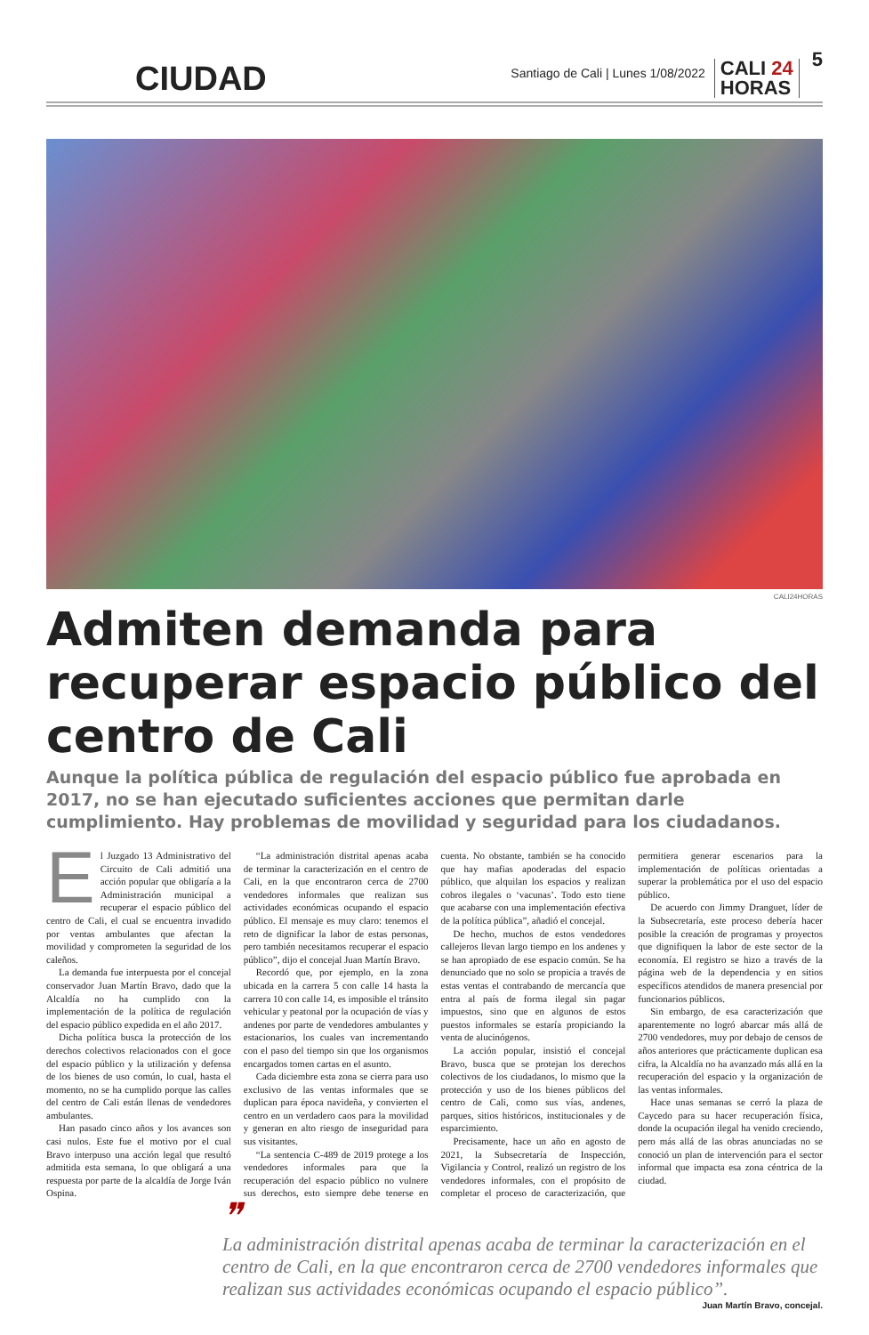CIUDAD
Santiago de Cali | Lunes 1/08/2022
CALI 24
HORAS
5
CALI24HORAS
Admiten demanda para recuperar espacio público del centro de Cali
Aunque la política pública de regulación del espacio público fue aprobada en 2017, no se han ejecutado suficientes acciones que permitan darle cumplimiento. Hay problemas de movilidad y seguridad para los ciudadanos.
El Juzgado 13 Administrativo del Circuito de Cali admitió una acción popular que obligaría a la Administración municipal a recuperar el espacio público del centro de Cali, el cual se encuentra invadido por ventas ambulantes que afectan la movilidad y comprometen la seguridad de los caleños.
La demanda fue interpuesta por el concejal conservador Juan Martín Bravo, dado que la Alcaldía no ha cumplido con la implementación de la política de regulación del espacio público expedida en el año 2017.
Dicha política busca la protección de los derechos colectivos relacionados con el goce del espacio público y la utilización y defensa de los bienes de uso común, lo cual, hasta el momento, no se ha cumplido porque las calles del centro de Cali están llenas de vendedores ambulantes.
Han pasado cinco años y los avances son casi nulos. Este fue el motivo por el cual Bravo interpuso una acción legal que resultó admitida esta semana, lo que obligará a una respuesta por parte de la alcaldía de Jorge Iván Ospina.
“La administración distrital apenas acaba de terminar la caracterización en el centro de Cali, en la que encontraron cerca de 2700 vendedores informales que realizan sus actividades económicas ocupando el espacio público. El mensaje es muy claro: tenemos el reto de dignificar la labor de estas personas, pero también necesitamos recuperar el espacio público”, dijo el concejal Juan Martín Bravo.
Recordó que, por ejemplo, en la zona ubicada en la carrera 5 con calle 14 hasta la carrera 10 con calle 14, es imposible el tránsito vehicular y peatonal por la ocupación de vías y andenes por parte de vendedores ambulantes y estacionarios, los cuales van incrementando con el paso del tiempo sin que los organismos encargados tomen cartas en el asunto.
Cada diciembre esta zona se cierra para uso exclusivo de las ventas informales que se duplican para época navideña, y convierten el centro en un verdadero caos para la movilidad y generan en alto riesgo de inseguridad para sus visitantes.
“La sentencia C-489 de 2019 protege a los vendedores informales para que la recuperación del espacio público no vulnere sus derechos, esto siempre debe tenerse en cuenta. No obstante, también se ha conocido que hay mafias apoderadas del espacio público, que alquilan los espacios y realizan cobros ilegales o ‘vacunas’. Todo esto tiene que acabarse con una implementación efectiva de la política pública”, añadió el concejal.
De hecho, muchos de estos vendedores callejeros llevan largo tiempo en los andenes y se han apropiado de ese espacio común. Se ha denunciado que no solo se propicia a través de estas ventas el contrabando de mercancía que entra al país de forma ilegal sin pagar impuestos, sino que en algunos de estos puestos informales se estaría propiciando la venta de alucinógenos.
La acción popular, insistió el concejal Bravo, busca que se protejan los derechos colectivos de los ciudadanos, lo mismo que la protección y uso de los bienes públicos del centro de Cali, como sus vías, andenes, parques, sitios históricos, institucionales y de esparcimiento.
Precisamente, hace un año en agosto de 2021, la Subsecretaría de Inspección, Vigilancia y Control, realizó un registro de los vendedores informales, con el propósito de completar el proceso de caracterización, que permitiera generar escenarios para la implementación de políticas orientadas a superar la problemática por el uso del espacio público.
De acuerdo con Jimmy Dranguet, líder de la Subsecretaría, este proceso debería hacer posible la creación de programas y proyectos que dignifiquen la labor de este sector de la economía. El registro se hizo a través de la página web de la dependencia y en sitios específicos atendidos de manera presencial por funcionarios públicos.
Sin embargo, de esa caracterización que aparentemente no logró abarcar más allá de 2700 vendedores, muy por debajo de censos de años anteriores que prácticamente duplican esa cifra, la Alcaldía no ha avanzado más allá en la recuperación del espacio y la organización de las ventas informales.
Hace unas semanas se cerró la plaza de Caycedo para su hacer recuperación física, donde la ocupación ilegal ha venido creciendo, pero más allá de las obras anunciadas no se conoció un plan de intervención para el sector informal que impacta esa zona céntrica de la ciudad.
❞
La administración distrital apenas acaba de terminar la caracterización en el centro de Cali, en la que encontraron cerca de 2700 vendedores informales que realizan sus actividades económicas ocupando el espacio público”.
Juan Martín Bravo, concejal.